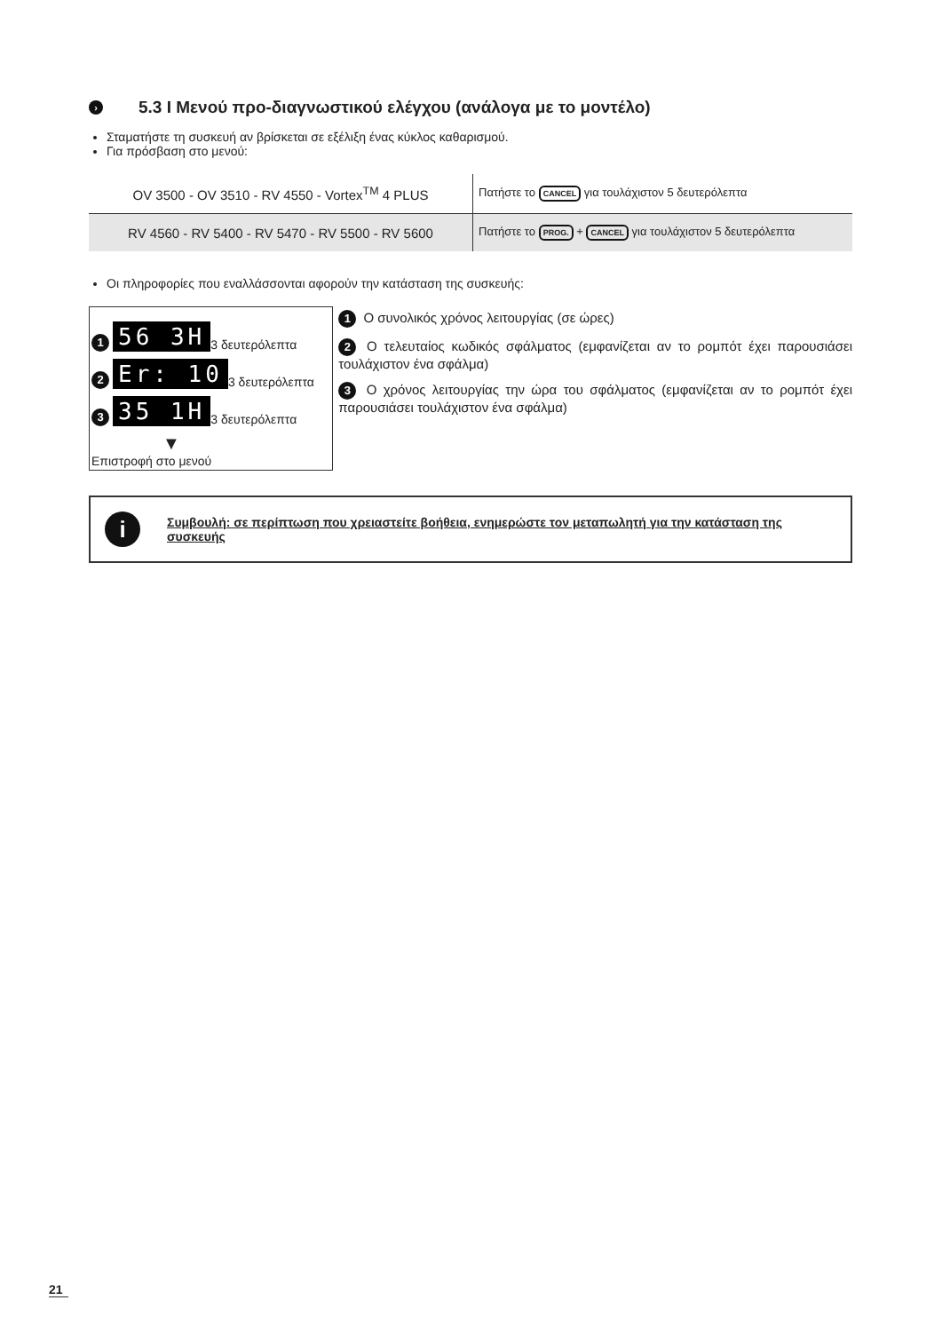› 5.3 I Μενού προ-διαγνωστικού ελέγχου (ανάλογα με το μοντέλο)
Σταματήστε τη συσκευή αν βρίσκεται σε εξέλιξη ένας κύκλος καθαρισμού.
Για πρόσβαση στο μενού:
| OV 3500 - OV 3510 - RV 4550 - Vortex<sup>TM</sup> 4 PLUS | Πατήστε το CANCEL για τουλάχιστον 5 δευτερόλεπτα |
| RV 4560 - RV 5400 - RV 5470 - RV 5500 - RV 5600 | Πατήστε το PROG. + CANCEL για τουλάχιστον 5 δευτερόλεπτα |
Οι πληροφορίες που εναλλάσσονται αφορούν την κατάσταση της συσκευής:
1 56 3H 3 δευτερόλεπτα
2 Er: 10 3 δευτερόλεπτα
3 35 1H 3 δευτερόλεπτα
▼
Επιστροφή στο μενού
1 Ο συνολικός χρόνος λειτουργίας (σε ώρες)
2 Ο τελευταίος κωδικός σφάλματος (εμφανίζεται αν το ρομπότ έχει παρουσιάσει τουλάχιστον ένα σφάλμα)
3 Ο χρόνος λειτουργίας την ώρα του σφάλματος (εμφανίζεται αν το ρομπότ έχει παρουσιάσει τουλάχιστον ένα σφάλμα)
i Συμβουλή: σε περίπτωση που χρειαστείτε βοήθεια, ενημερώστε τον μεταπωλητή για την κατάσταση της συσκευής
21